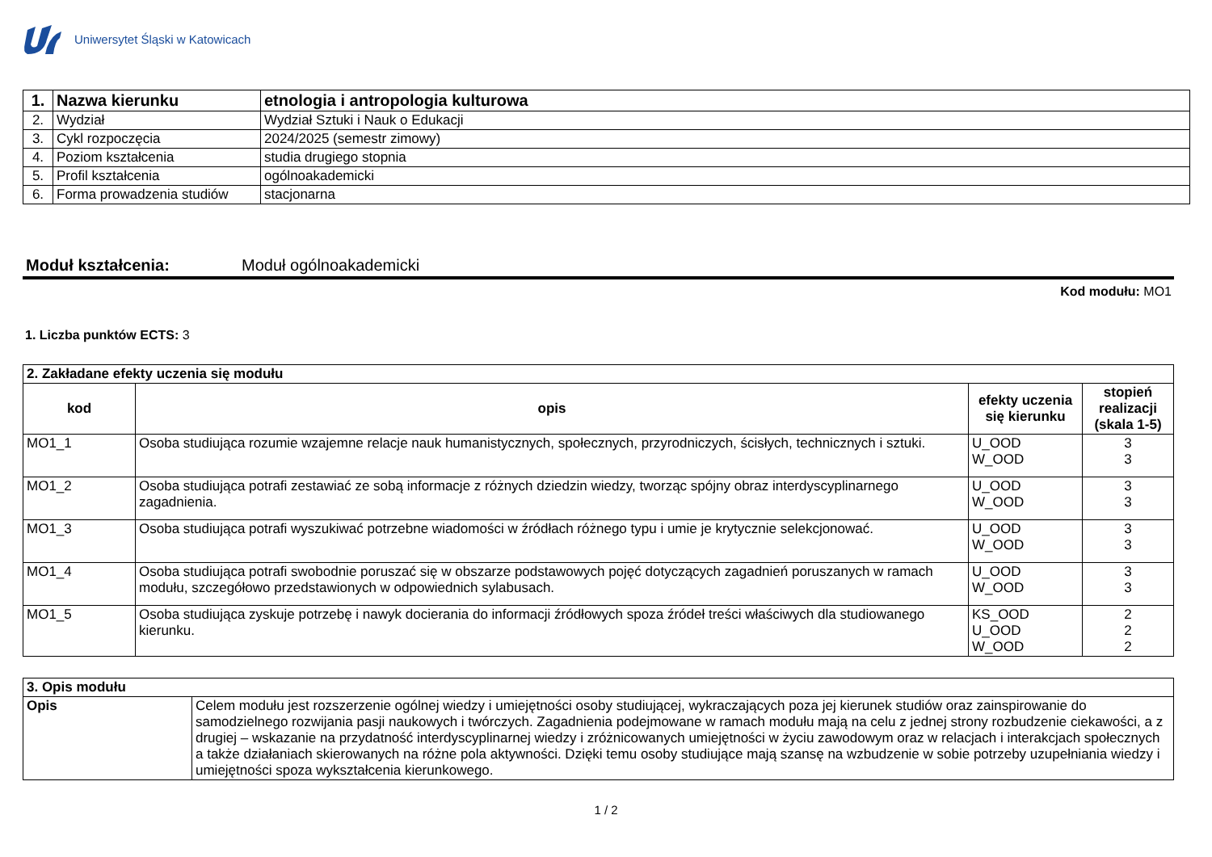Uniwersytet Śląski w Katowicach
| 1. | Nazwa kierunku | etnologia i antropologia kulturowa |
| 2. | Wydział | Wydział Sztuki i Nauk o Edukacji |
| 3. | Cykl rozpoczęcia | 2024/2025 (semestr zimowy) |
| 4. | Poziom kształcenia | studia drugiego stopnia |
| 5. | Profil kształcenia | ogólnoakademicki |
| 6. | Forma prowadzenia studiów | stacjonarna |
Moduł kształcenia: Moduł ogólnoakademicki
Kod modułu: MO1
1. Liczba punktów ECTS: 3
| 2. Zakładane efekty uczenia się modułu | | | |
| --- | --- | --- | --- |
| kod | opis | efekty uczenia się kierunku | stopień realizacji (skala 1-5) |
| MO1_1 | Osoba studiująca rozumie wzajemne relacje nauk humanistycznych, społecznych, przyrodniczych, ścisłych, technicznych i sztuki. | U_OOD W_OOD | 3 3 |
| MO1_2 | Osoba studiująca potrafi zestawiać ze sobą informacje z różnych dziedzin wiedzy, tworząc spójny obraz interdyscyplinarnego zagadnienia. | U_OOD W_OOD | 3 3 |
| MO1_3 | Osoba studiująca potrafi wyszukiwać potrzebne wiadomości w źródłach różnego typu i umie je krytycznie selekcjonować. | U_OOD W_OOD | 3 3 |
| MO1_4 | Osoba studiująca potrafi swobodnie poruszać się w obszarze podstawowych pojęć dotyczących zagadnień poruszanych w ramach modułu, szczegółowo przedstawionych w odpowiednich sylabusach. | U_OOD W_OOD | 3 3 |
| MO1_5 | Osoba studiująca zyskuje potrzebę i nawyk docierania do informacji źródłowych spoza źródeł treści właściwych dla studiowanego kierunku. | KS_OOD U_OOD W_OOD | 2 2 2 |
| 3. Opis modułu | |
| --- | --- |
| Opis | Celem modułu jest rozszerzenie ogólnej wiedzy i umiejętności osoby studiującej, wykraczających poza jej kierunek studiów oraz zainspirowanie do samodzielnego rozwijania pasji naukowych i twórczych. Zagadnienia podejmowane w ramach modułu mają na celu z jednej strony rozbudzenie ciekawości, a z drugiej – wskazanie na przydatność interdyscyplinarnej wiedzy i zróżnicowanych umiejętności w życiu zawodowym oraz w relacjach i interakcjach społecznych a także działaniach skierowanych na różne pola aktywności. Dzięki temu osoby studiujące mają szansę na wzbudzenie w sobie potrzeby uzupełniania wiedzy i umiejętności spoza wykształcenia kierunkowego. |
1 / 2